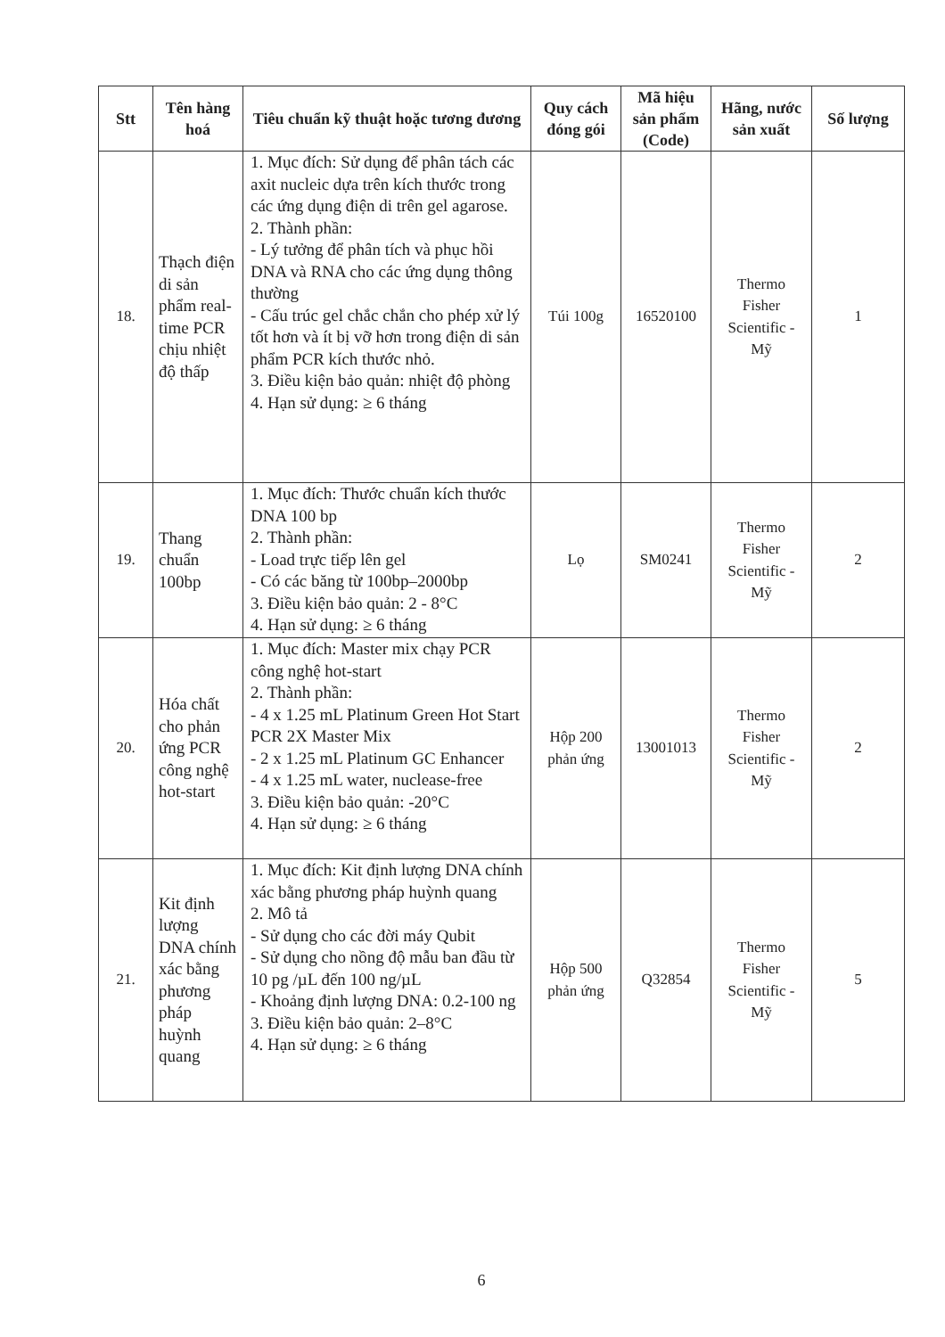| Stt | Tên hàng hoá | Tiêu chuẩn kỹ thuật hoặc tương đương | Quy cách đóng gói | Mã hiệu sản phẩm (Code) | Hãng, nước sản xuất | Số lượng |
| --- | --- | --- | --- | --- | --- | --- |
| 18. | Thạch điện di sản phẩm real-time PCR chịu nhiệt độ thấp | 1. Mục đích: Sử dụng để phân tách các axit nucleic dựa trên kích thước trong các ứng dụng điện di trên gel agarose. 2. Thành phần: - Lý tưởng để phân tích và phục hồi DNA và RNA cho các ứng dụng thông thường - Cấu trúc gel chắc chắn cho phép xử lý tốt hơn và ít bị vỡ hơn trong điện di sản phẩm PCR kích thước nhỏ. 3. Điều kiện bảo quản: nhiệt độ phòng 4. Hạn sử dụng: ≥ 6 tháng | Túi 100g | 16520100 | Thermo Fisher Scientific - Mỹ | 1 |
| 19. | Thang chuẩn 100bp | 1. Mục đích: Thước chuẩn kích thước DNA 100 bp 2. Thành phần: - Load trực tiếp lên gel - Có các băng từ 100bp–2000bp 3. Điều kiện bảo quản: 2 - 8°C 4. Hạn sử dụng: ≥ 6 tháng | Lọ | SM0241 | Thermo Fisher Scientific - Mỹ | 2 |
| 20. | Hóa chất cho phản ứng PCR công nghệ hot-start | 1. Mục đích: Master mix chạy PCR công nghệ hot-start 2. Thành phần: - 4 x 1.25 mL Platinum Green Hot Start PCR 2X Master Mix - 2 x 1.25 mL Platinum GC Enhancer - 4 x 1.25 mL water, nuclease-free 3. Điều kiện bảo quản: -20°C 4. Hạn sử dụng: ≥ 6 tháng | Hộp 200 phản ứng | 13001013 | Thermo Fisher Scientific - Mỹ | 2 |
| 21. | Kit định lượng DNA chính xác bằng phương pháp huỳnh quang | 1. Mục đích: Kit định lượng DNA chính xác bằng phương pháp huỳnh quang 2. Mô tả - Sử dụng cho các đời máy Qubit - Sử dụng cho nồng độ mẫu ban đầu từ 10 pg /µL đến 100 ng/µL - Khoảng định lượng DNA: 0.2-100 ng 3. Điều kiện bảo quản: 2–8°C 4. Hạn sử dụng: ≥ 6 tháng | Hộp 500 phản ứng | Q32854 | Thermo Fisher Scientific - Mỹ | 5 |
6